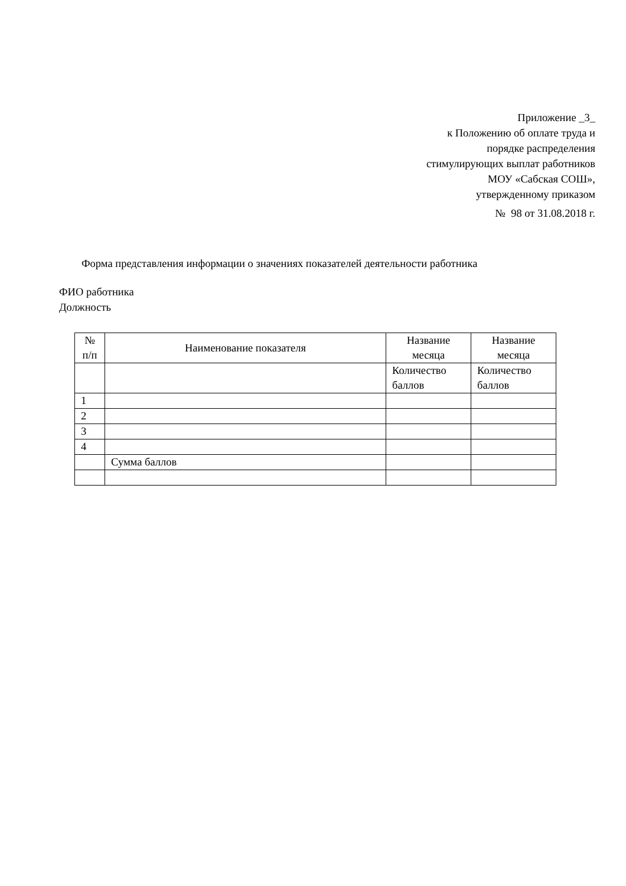Приложение _3_
к Положению об оплате труда и
порядке распределения
стимулирующих выплат работников
МОУ «Сабская СОШ»,
утвержденному приказом
№ 98 от 31.08.2018 г.
Форма представления информации о значениях показателей деятельности работника
ФИО работника
Должность
| № п/п | Наименование показателя | Название месяца | Название месяца |
| --- | --- | --- | --- |
| | | Количество баллов | Количество баллов |
| 1 | | | |
| 2 | | | |
| 3 | | | |
| 4 | | | |
| | Сумма баллов | | |